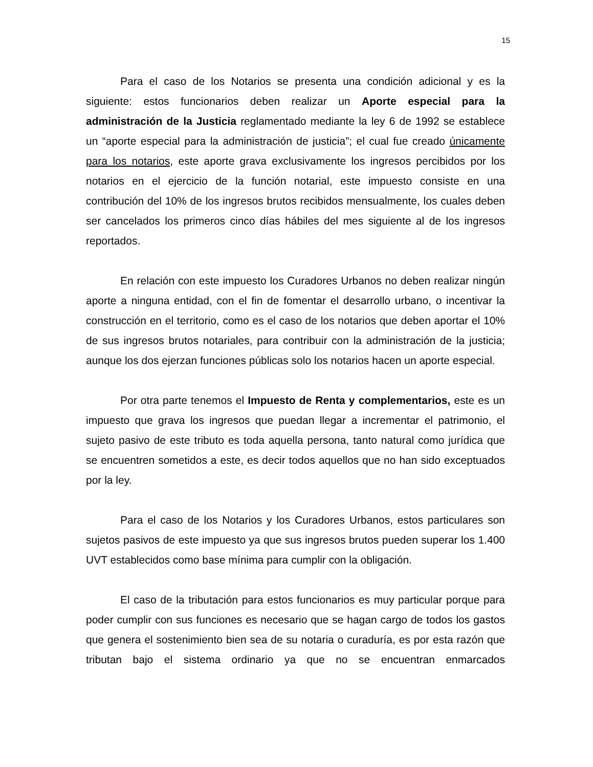15
Para el caso de los Notarios se presenta una condición adicional y es la siguiente: estos funcionarios deben realizar un Aporte especial para la administración de la Justicia reglamentado mediante la ley 6 de 1992 se establece un “aporte especial para la administración de justicia”; el cual fue creado únicamente para los notarios, este aporte grava exclusivamente los ingresos percibidos por los notarios en el ejercicio de la función notarial, este impuesto consiste en una contribución del 10% de los ingresos brutos recibidos mensualmente, los cuales deben ser cancelados los primeros cinco días hábiles del mes siguiente al de los ingresos reportados.
En relación con este impuesto los Curadores Urbanos no deben realizar ningún aporte a ninguna entidad, con el fin de fomentar el desarrollo urbano, o incentivar la construcción en el territorio, como es el caso de los notarios que deben aportar el 10% de sus ingresos brutos notariales, para contribuir con la administración de la justicia; aunque los dos ejerzan funciones públicas solo los notarios hacen un aporte especial.
Por otra parte tenemos el Impuesto de Renta y complementarios, este es un impuesto que grava los ingresos que puedan llegar a incrementar el patrimonio, el sujeto pasivo de este tributo es toda aquella persona, tanto natural como jurídica que se encuentren sometidos a este, es decir todos aquellos que no han sido exceptuados por la ley.
Para el caso de los Notarios y los Curadores Urbanos, estos particulares son sujetos pasivos de este impuesto ya que sus ingresos brutos pueden superar los 1.400 UVT establecidos como base mínima para cumplir con la obligación.
El caso de la tributación para estos funcionarios es muy particular porque para poder cumplir con sus funciones es necesario que se hagan cargo de todos los gastos que genera el sostenimiento bien sea de su notaria o curaduría, es por esta razón que tributan bajo el sistema ordinario ya que no se encuentran enmarcados